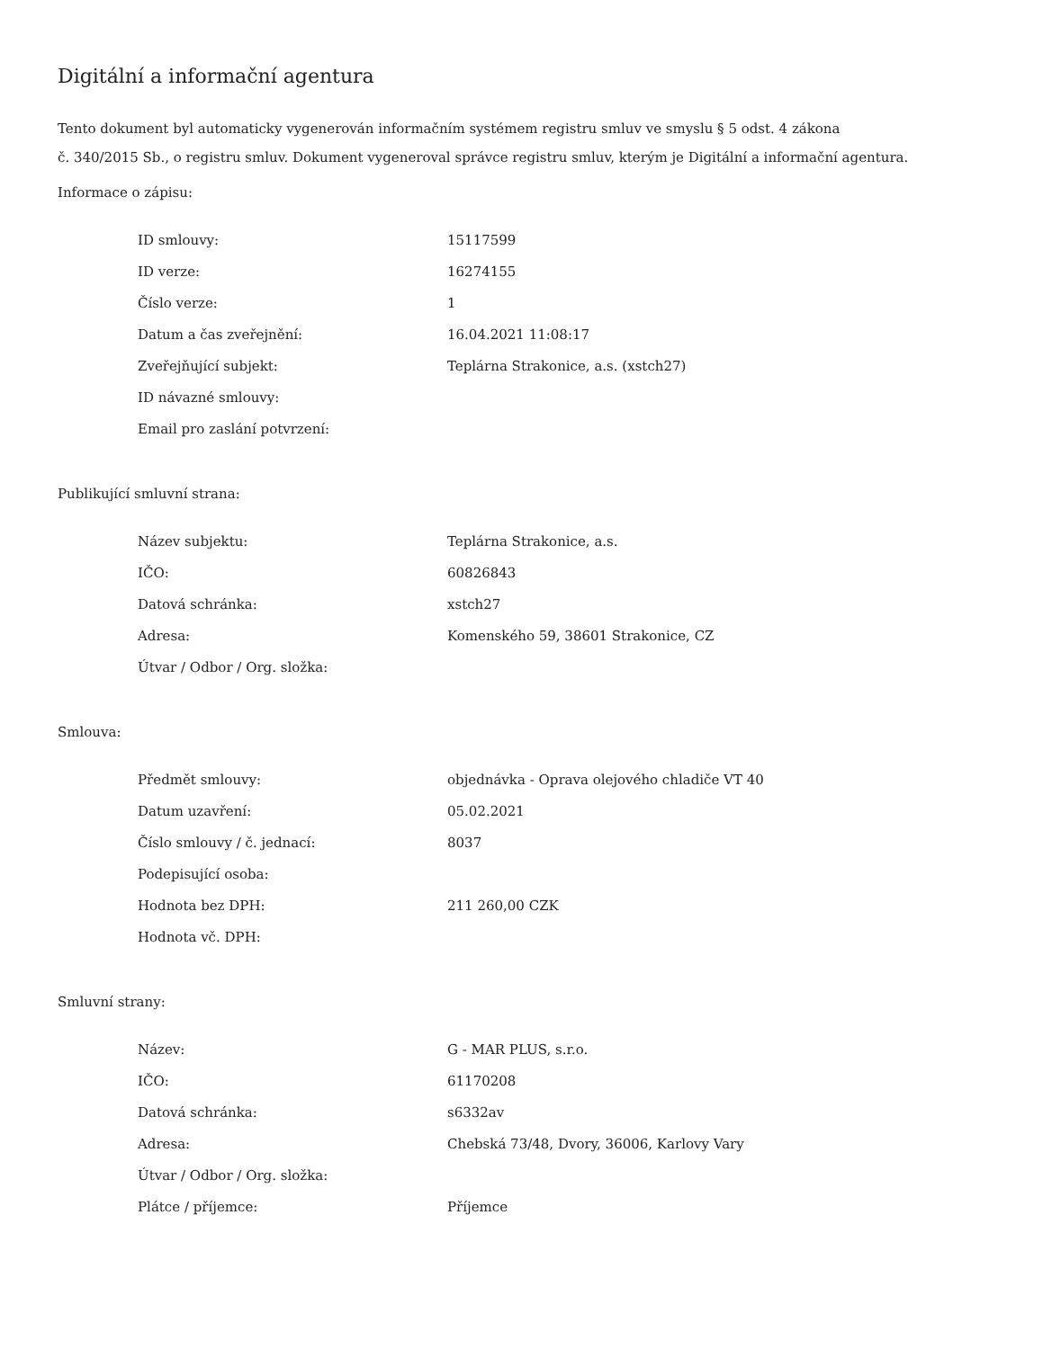Digitální a informační agentura
Tento dokument byl automaticky vygenerován informačním systémem registru smluv ve smyslu § 5 odst. 4 zákona
č. 340/2015 Sb., o registru smluv. Dokument vygeneroval správce registru smluv, kterým je Digitální a informační agentura.
Informace o zápisu:
| ID smlouvy: | 15117599 |
| ID verze: | 16274155 |
| Číslo verze: | 1 |
| Datum a čas zveřejnění: | 16.04.2021 11:08:17 |
| Zveřejňující subjekt: | Teplárna Strakonice, a.s. (xstch27) |
| ID návazné smlouvy: | |
| Email pro zaslání potvrzení: | |
Publikující smluvní strana:
| Název subjektu: | Teplárna Strakonice, a.s. |
| IČO: | 60826843 |
| Datová schránka: | xstch27 |
| Adresa: | Komenského 59, 38601 Strakonice, CZ |
| Útvar / Odbor / Org. složka: | |
Smlouva:
| Předmět smlouvy: | objednávka - Oprava olejového chladiče VT 40 |
| Datum uzavření: | 05.02.2021 |
| Číslo smlouvy / č. jednací: | 8037 |
| Podepisující osoba: | |
| Hodnota bez DPH: | 211 260,00 CZK |
| Hodnota vč. DPH: | |
Smluvní strany:
| Název: | G - MAR PLUS, s.r.o. |
| IČO: | 61170208 |
| Datová schránka: | s6332av |
| Adresa: | Chebská 73/48, Dvory, 36006, Karlovy Vary |
| Útvar / Odbor / Org. složka: | |
| Plátce / příjemce: | Příjemce |